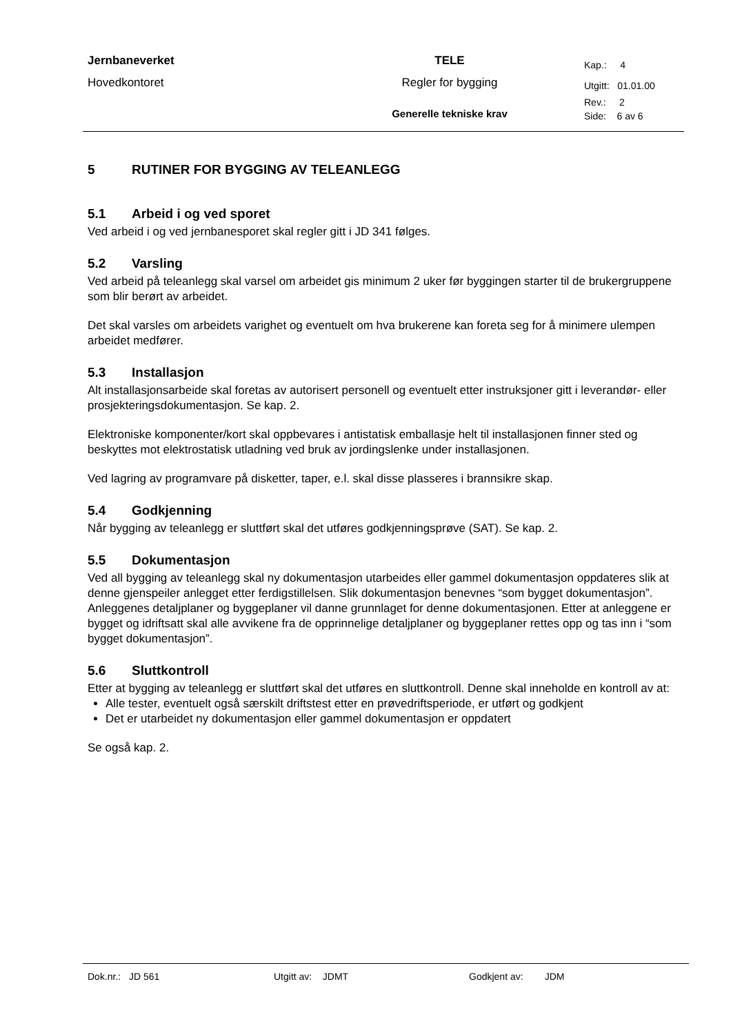| Jernbaneverket | TELE | Kap.: 4 |
| Hovedkontoret | Regler for bygging | Utgitt: 01.01.00 |
| | | Rev.: 2 |
| | Generelle tekniske krav | Side: 6 av 6 |
5 RUTINER FOR BYGGING AV TELEANLEGG
5.1 Arbeid i og ved sporet
Ved arbeid i og ved jernbanesporet skal regler gitt i JD 341 følges.
5.2 Varsling
Ved arbeid på teleanlegg skal varsel om arbeidet gis minimum 2 uker før byggingen starter til de brukergruppene som blir berørt av arbeidet.
Det skal varsles om arbeidets varighet og eventuelt om hva brukerene kan foreta seg for å minimere ulempen arbeidet medfører.
5.3 Installasjon
Alt installasjonsarbeide skal foretas av autorisert personell og eventuelt etter instruksjoner gitt i leverandør- eller prosjekteringsdokumentasjon. Se kap. 2.
Elektroniske komponenter/kort skal oppbevares i antistatisk emballasje helt til installasjonen finner sted og beskyttes mot elektrostatisk utladning ved bruk av jordingslenke under installasjonen.
Ved lagring av programvare på disketter, taper, e.l. skal disse plasseres i brannsikre skap.
5.4 Godkjenning
Når bygging av teleanlegg er sluttført skal det utføres godkjenningsprøve (SAT). Se kap. 2.
5.5 Dokumentasjon
Ved all bygging av teleanlegg skal ny dokumentasjon utarbeides eller gammel dokumentasjon oppdateres slik at denne gjenspeiler anlegget etter ferdigstillelsen. Slik dokumentasjon benevnes “som bygget dokumentasjon”. Anleggenes detaljplaner og byggeplaner vil danne grunnlaget for denne dokumentasjonen. Etter at anleggene er bygget og idriftsatt skal alle avvikene fra de opprinnelige detaljplaner og byggeplaner rettes opp og tas inn i “som bygget dokumentasjon”.
5.6 Sluttkontroll
Etter at bygging av teleanlegg er sluttført skal det utføres en sluttkontroll. Denne skal inneholde en kontroll av at:
Alle tester, eventuelt også særskilt driftstest etter en prøvedriftsperiode, er utført og godkjent
Det er utarbeidet ny dokumentasjon eller gammel dokumentasjon er oppdatert
Se også kap. 2.
Dok.nr.: JD 561 Utgitt av: JDMT Godkjent av: JDM